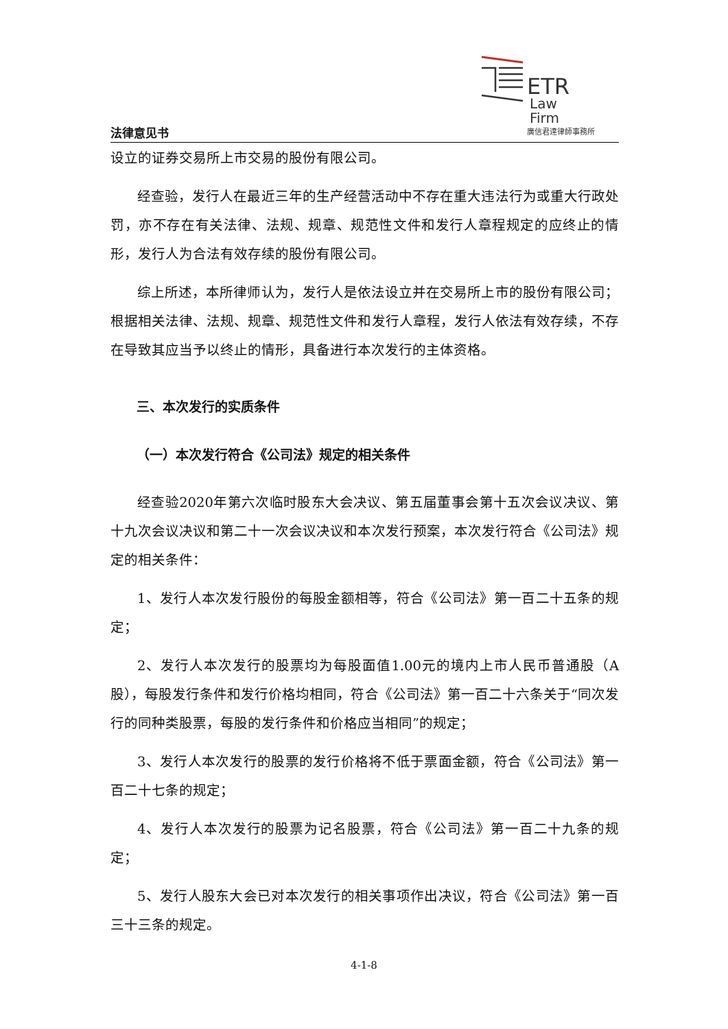法律意见书
ETR
Law
Firm
廣信君達律師事務所
设立的证券交易所上市交易的股份有限公司。
经查验，发行人在最近三年的生产经营活动中不存在重大违法行为或重大行政处罚，亦不存在有关法律、法规、规章、规范性文件和发行人章程规定的应终止的情形，发行人为合法有效存续的股份有限公司。
综上所述，本所律师认为，发行人是依法设立并在交易所上市的股份有限公司；根据相关法律、法规、规章、规范性文件和发行人章程，发行人依法有效存续，不存在导致其应当予以终止的情形，具备进行本次发行的主体资格。
三、本次发行的实质条件
（一）本次发行符合《公司法》规定的相关条件
经查验2020年第六次临时股东大会决议、第五届董事会第十五次会议决议、第十九次会议决议和第二十一次会议决议和本次发行预案，本次发行符合《公司法》规定的相关条件：
1、发行人本次发行股份的每股金额相等，符合《公司法》第一百二十五条的规定；
2、发行人本次发行的股票均为每股面值1.00元的境内上市人民币普通股（A股），每股发行条件和发行价格均相同，符合《公司法》第一百二十六条关于“同次发行的同种类股票，每股的发行条件和价格应当相同”的规定；
3、发行人本次发行的股票的发行价格将不低于票面金额，符合《公司法》第一百二十七条的规定；
4、发行人本次发行的股票为记名股票，符合《公司法》第一百二十九条的规定；
5、发行人股东大会已对本次发行的相关事项作出决议，符合《公司法》第一百三十三条的规定。
4-1-8